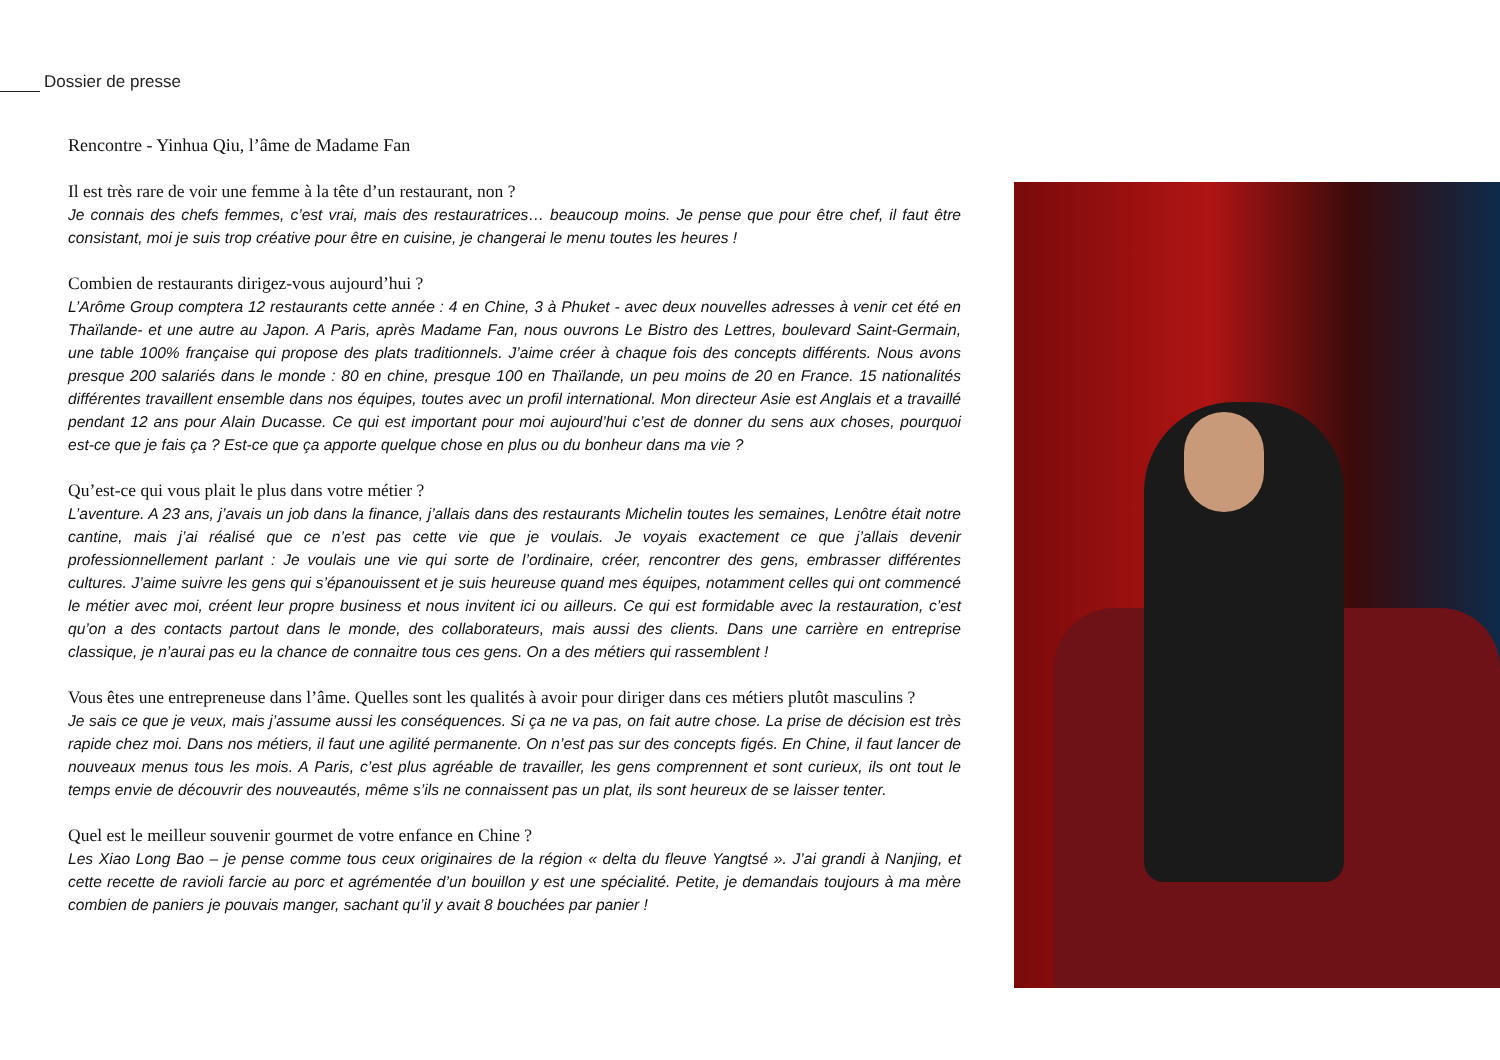Dossier de presse
Rencontre - Yinhua Qiu, l’âme de Madame Fan
Il est très rare de voir une femme à la tête d’un restaurant, non ?
Je connais des chefs femmes, c’est vrai, mais des restauratrices… beaucoup moins. Je pense que pour être chef, il faut être consistant, moi je suis trop créative pour être en cuisine, je changerai le menu toutes les heures !
Combien de restaurants dirigez-vous aujourd’hui ?
L’Arôme Group comptera 12 restaurants cette année : 4 en Chine, 3 à Phuket - avec deux nouvelles adresses à venir cet été en Thaïlande- et une autre au Japon. A Paris, après Madame Fan, nous ouvrons Le Bistro des Lettres, boulevard Saint-Germain, une table 100% française qui propose des plats traditionnels. J’aime créer à chaque fois des concepts différents. Nous avons presque 200 salariés dans le monde : 80 en chine, presque 100 en Thaïlande, un peu moins de 20 en France. 15 nationalités différentes travaillent ensemble dans nos équipes, toutes avec un profil international. Mon directeur Asie est Anglais et a travaillé pendant 12 ans pour Alain Ducasse. Ce qui est important pour moi aujourd’hui c’est de donner du sens aux choses, pourquoi est-ce que je fais ça ? Est-ce que ça apporte quelque chose en plus ou du bonheur dans ma vie ?
Qu’est-ce qui vous plait le plus dans votre métier ?
L’aventure. A 23 ans, j’avais un job dans la finance, j’allais dans des restaurants Michelin toutes les semaines, Lenôtre était notre cantine, mais j’ai réalisé que ce n’est pas cette vie que je voulais. Je voyais exactement ce que j’allais devenir professionnellement parlant : Je voulais une vie qui sorte de l’ordinaire, créer, rencontrer des gens, embrasser différentes cultures. J’aime suivre les gens qui s’épanouissent et je suis heureuse quand mes équipes, notamment celles qui ont commencé le métier avec moi, créent leur propre business et nous invitent ici ou ailleurs. Ce qui est formidable avec la restauration, c’est qu’on a des contacts partout dans le monde, des collaborateurs, mais aussi des clients. Dans une carrière en entreprise classique, je n’aurai pas eu la chance de connaitre tous ces gens. On a des métiers qui rassemblent !
Vous êtes une entrepreneuse dans l’âme. Quelles sont les qualités à avoir pour diriger dans ces métiers plutôt masculins ?
Je sais ce que je veux, mais j’assume aussi les conséquences. Si ça ne va pas, on fait autre chose. La prise de décision est très rapide chez moi. Dans nos métiers, il faut une agilité permanente. On n’est pas sur des concepts figés. En Chine, il faut lancer de nouveaux menus tous les mois. A Paris, c’est plus agréable de travailler, les gens comprennent et sont curieux, ils ont tout le temps envie de découvrir des nouveautés, même s’ils ne connaissent pas un plat, ils sont heureux de se laisser tenter.
Quel est le meilleur souvenir gourmet de votre enfance en Chine ?
Les Xiao Long Bao – je pense comme tous ceux originaires de la région « delta du fleuve Yangtsé ». J’ai grandi à Nanjing, et cette recette de ravioli farcie au porc et agrémentée d’un bouillon y est une spécialité. Petite, je demandais toujours à ma mère combien de paniers je pouvais manger, sachant qu’il y avait 8 bouchées par panier !